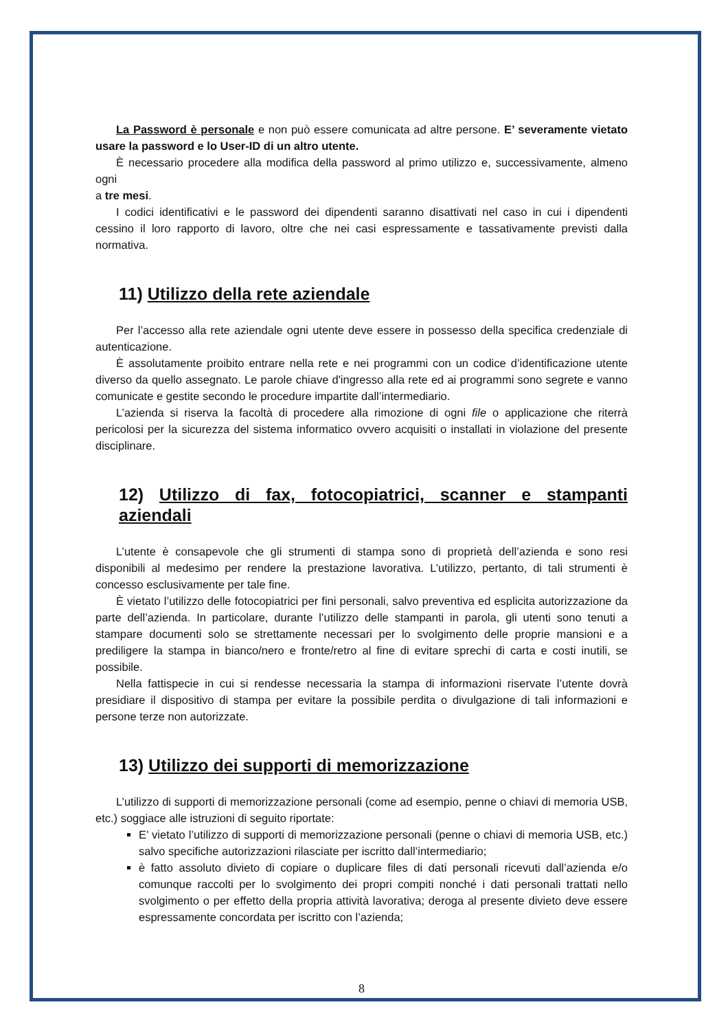La Password è personale e non può essere comunicata ad altre persone. E’ severamente vietato usare la password e lo User-ID di un altro utente.
È necessario procedere alla modifica della password al primo utilizzo e, successivamente, almeno ogni
a tre mesi.
I codici identificativi e le password dei dipendenti saranno disattivati nel caso in cui i dipendenti cessino il loro rapporto di lavoro, oltre che nei casi espressamente e tassativamente previsti dalla normativa.
11) Utilizzo della rete aziendale
Per l’accesso alla rete aziendale ogni utente deve essere in possesso della specifica credenziale di autenticazione.
È assolutamente proibito entrare nella rete e nei programmi con un codice d’identificazione utente diverso da quello assegnato. Le parole chiave d'ingresso alla rete ed ai programmi sono segrete e vanno comunicate e gestite secondo le procedure impartite dall’intermediario.
L’azienda si riserva la facoltà di procedere alla rimozione di ogni file o applicazione che riterrà pericolosi per la sicurezza del sistema informatico ovvero acquisiti o installati in violazione del presente disciplinare.
12) Utilizzo di fax, fotocopiatrici, scanner e stampanti aziendali
L’utente è consapevole che gli strumenti di stampa sono di proprietà dell’azienda e sono resi disponibili al medesimo per rendere la prestazione lavorativa. L’utilizzo, pertanto, di tali strumenti è concesso esclusivamente per tale fine.
È vietato l’utilizzo delle fotocopiatrici per fini personali, salvo preventiva ed esplicita autorizzazione da parte dell’azienda. In particolare, durante l’utilizzo delle stampanti in parola, gli utenti sono tenuti a stampare documenti solo se strettamente necessari per lo svolgimento delle proprie mansioni e a prediligere la stampa in bianco/nero e fronte/retro al fine di evitare sprechi di carta e costi inutili, se possibile.
Nella fattispecie in cui si rendesse necessaria la stampa di informazioni riservate l’utente dovrà presidiare il dispositivo di stampa per evitare la possibile perdita o divulgazione di tali informazioni e persone terze non autorizzate.
13) Utilizzo dei supporti di memorizzazione
L’utilizzo di supporti di memorizzazione personali (come ad esempio, penne o chiavi di memoria USB, etc.) soggiace alle istruzioni di seguito riportate:
E’ vietato l’utilizzo di supporti di memorizzazione personali (penne o chiavi di memoria USB, etc.) salvo specifiche autorizzazioni rilasciate per iscritto dall’intermediario;
è fatto assoluto divieto di copiare o duplicare files di dati personali ricevuti dall’azienda e/o comunque raccolti per lo svolgimento dei propri compiti nonché i dati personali trattati nello svolgimento o per effetto della propria attività lavorativa; deroga al presente divieto deve essere espressamente concordata per iscritto con l’azienda;
8